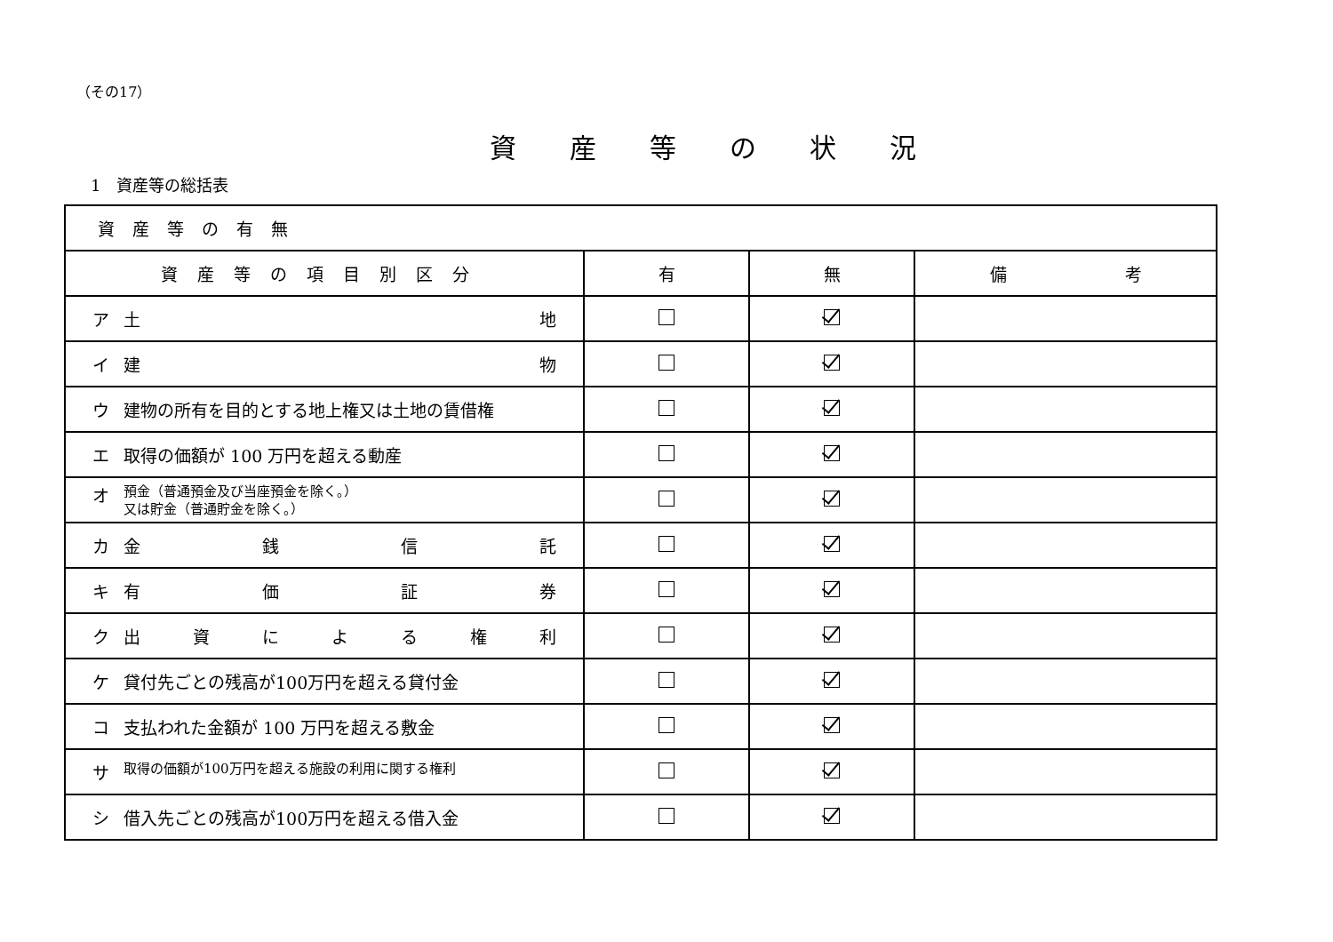（その17）
資産等の状況
1　資産等の総括表
| 資産等の有無 | | | |
| --- | --- | --- | --- |
| 資産等の項目別区分 | 有 | 無 | 備 考 |
| ア 土 地 | | | |
| イ 建 物 | | | |
| ウ 建物の所有を目的とする地上権又は土地の賃借権 | | | |
| エ 取得の価額が 100 万円を超える動産 | | | |
| オ 預金（普通預金及び当座預金を除く。） 又は貯金（普通貯金を除く。） | | | |
| カ 金 銭 信 託 | | | |
| キ 有 価 証 券 | | | |
| ク 出 資 に よ る 権 利 | | | |
| ケ 貸付先ごとの残高が100万円を超える貸付金 | | | |
| コ 支払われた金額が 100 万円を超える敷金 | | | |
| サ 取得の価額が100万円を超える施設の利用に関する権利 | | | |
| シ 借入先ごとの残高が100万円を超える借入金 | | | |